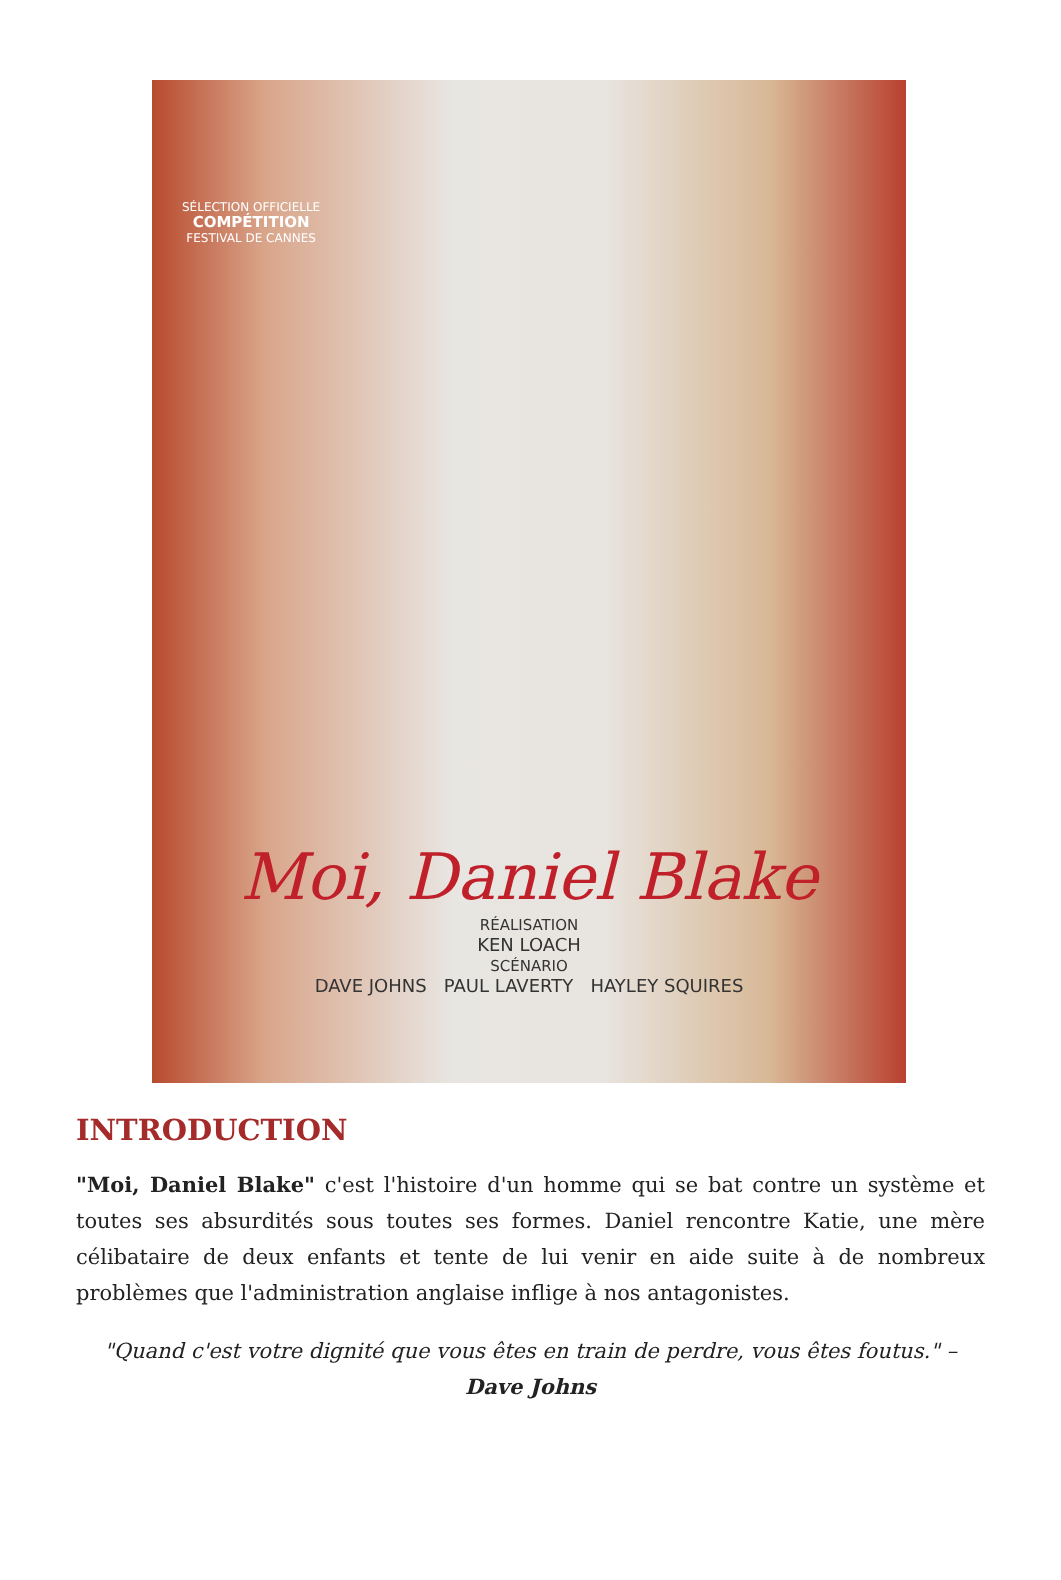SÉLECTION OFFICIELLE
COMPÉTITION
FESTIVAL DE CANNES
Moi, Daniel Blake
RÉALISATION
KEN LOACH
SCÉNARIO
DAVE JOHNS PAUL LAVERTY HAYLEY SQUIRES
INTRODUCTION
"Moi, Daniel Blake" c'est l'histoire d'un homme qui se bat contre un système et toutes ses absurdités sous toutes ses formes. Daniel rencontre Katie, une mère célibataire de deux enfants et tente de lui venir en aide suite à de nombreux problèmes que l'administration anglaise inflige à nos antagonistes.
"Quand c'est votre dignité que vous êtes en train de perdre, vous êtes foutus." –
Dave Johns